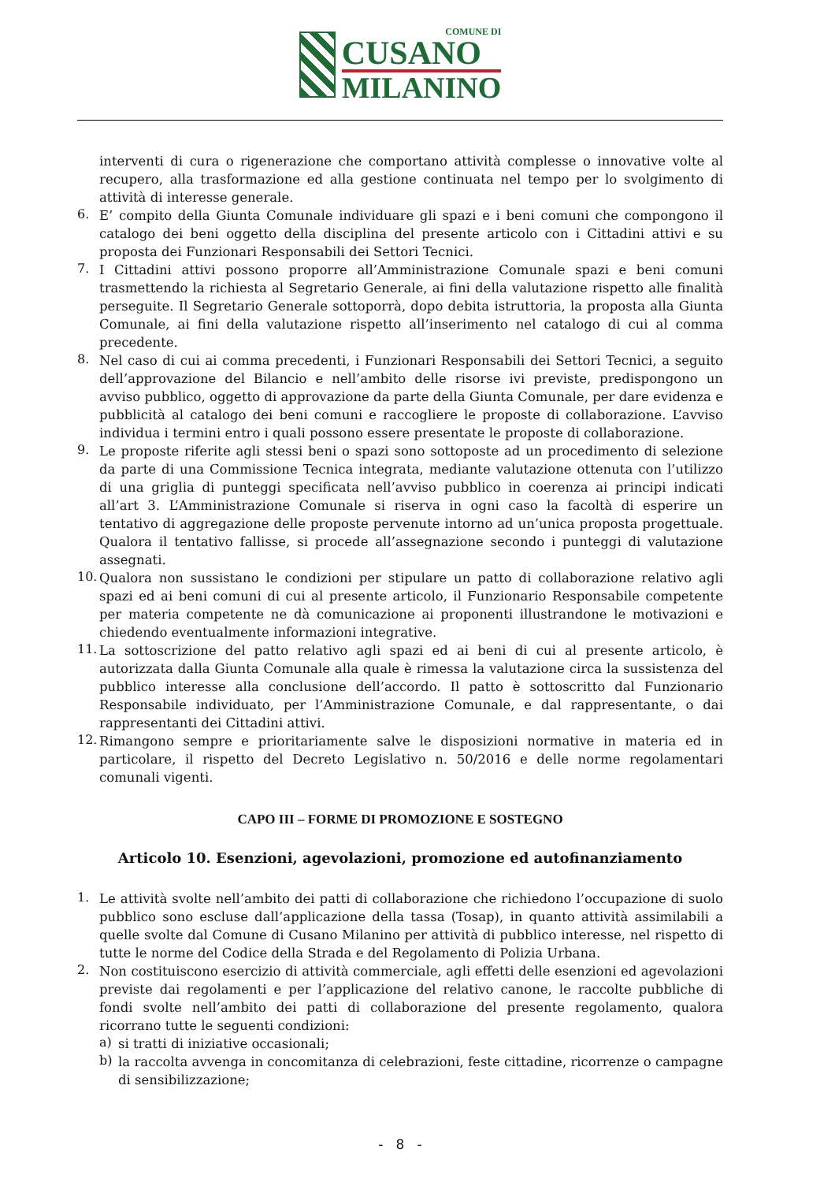COMUNE DI
CUSANO
MILANINO
interventi di cura o rigenerazione che comportano attività complesse o innovative volte al recupero, alla trasformazione ed alla gestione continuata nel tempo per lo svolgimento di attività di interesse generale.
6.
E’ compito della Giunta Comunale individuare gli spazi e i beni comuni che compongono il catalogo dei beni oggetto della disciplina del presente articolo con i Cittadini attivi e su proposta dei Funzionari Responsabili dei Settori Tecnici.
7.
I Cittadini attivi possono proporre all’Amministrazione Comunale spazi e beni comuni trasmettendo la richiesta al Segretario Generale, ai fini della valutazione rispetto alle finalità perseguite. Il Segretario Generale sottoporrà, dopo debita istruttoria, la proposta alla Giunta Comunale, ai fini della valutazione rispetto all’inserimento nel catalogo di cui al comma precedente.
8.
Nel caso di cui ai comma precedenti, i Funzionari Responsabili dei Settori Tecnici, a seguito dell’approvazione del Bilancio e nell’ambito delle risorse ivi previste, predispongono un avviso pubblico, oggetto di approvazione da parte della Giunta Comunale, per dare evidenza e pubblicità al catalogo dei beni comuni e raccogliere le proposte di collaborazione. L’avviso individua i termini entro i quali possono essere presentate le proposte di collaborazione.
9.
Le proposte riferite agli stessi beni o spazi sono sottoposte ad un procedimento di selezione da parte di una Commissione Tecnica integrata, mediante valutazione ottenuta con l’utilizzo di una griglia di punteggi specificata nell’avviso pubblico in coerenza ai principi indicati all’art 3. L’Amministrazione Comunale si riserva in ogni caso la facoltà di esperire un tentativo di aggregazione delle proposte pervenute intorno ad un’unica proposta progettuale. Qualora il tentativo fallisse, si procede all’assegnazione secondo i punteggi di valutazione assegnati.
10.
Qualora non sussistano le condizioni per stipulare un patto di collaborazione relativo agli spazi ed ai beni comuni di cui al presente articolo, il Funzionario Responsabile competente per materia competente ne dà comunicazione ai proponenti illustrandone le motivazioni e chiedendo eventualmente informazioni integrative.
11.
La sottoscrizione del patto relativo agli spazi ed ai beni di cui al presente articolo, è autorizzata dalla Giunta Comunale alla quale è rimessa la valutazione circa la sussistenza del pubblico interesse alla conclusione dell’accordo. Il patto è sottoscritto dal Funzionario Responsabile individuato, per l’Amministrazione Comunale, e dal rappresentante, o dai rappresentanti dei Cittadini attivi.
12.
Rimangono sempre e prioritariamente salve le disposizioni normative in materia ed in particolare, il rispetto del Decreto Legislativo n. 50/2016 e delle norme regolamentari comunali vigenti.
CAPO III – FORME DI PROMOZIONE E SOSTEGNO
Articolo 10. Esenzioni, agevolazioni, promozione ed autofinanziamento
1.
Le attività svolte nell’ambito dei patti di collaborazione che richiedono l’occupazione di suolo pubblico sono escluse dall’applicazione della tassa (Tosap), in quanto attività assimilabili a quelle svolte dal Comune di Cusano Milanino per attività di pubblico interesse, nel rispetto di tutte le norme del Codice della Strada e del Regolamento di Polizia Urbana.
2.
Non costituiscono esercizio di attività commerciale, agli effetti delle esenzioni ed agevolazioni previste dai regolamenti e per l’applicazione del relativo canone, le raccolte pubbliche di fondi svolte nell’ambito dei patti di collaborazione del presente regolamento, qualora ricorrano tutte le seguenti condizioni:
a)
si tratti di iniziative occasionali;
b)
la raccolta avvenga in concomitanza di celebrazioni, feste cittadine, ricorrenze o campagne di sensibilizzazione;
- 8 -